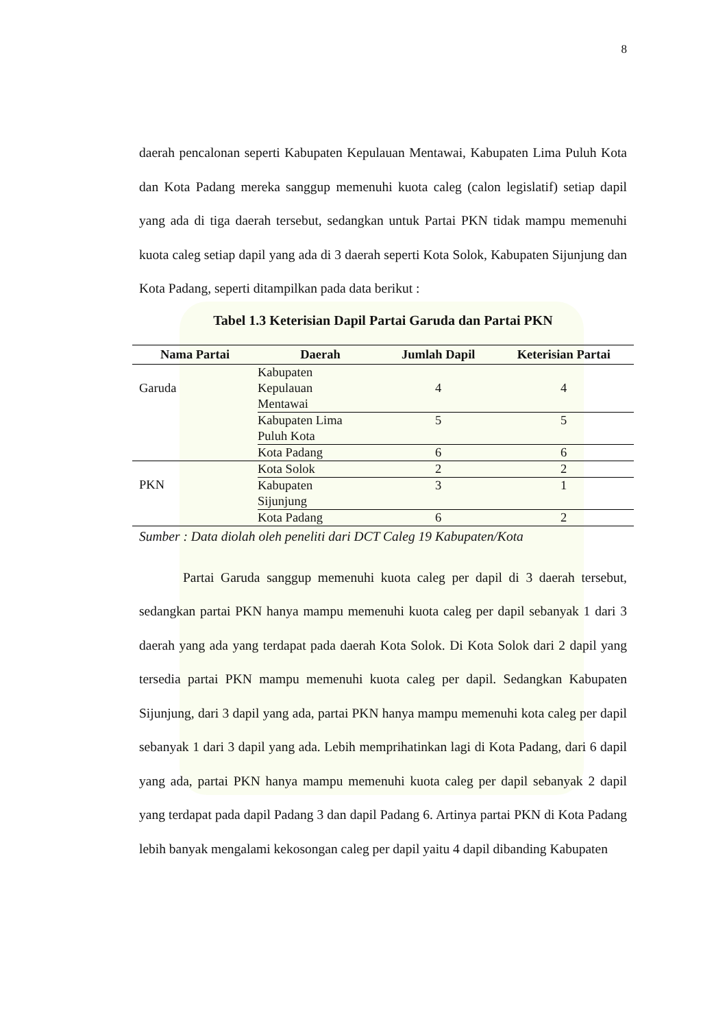8
daerah pencalonan seperti Kabupaten Kepulauan Mentawai, Kabupaten Lima Puluh Kota dan Kota Padang mereka sanggup memenuhi kuota caleg (calon legislatif) setiap dapil yang ada di tiga daerah tersebut, sedangkan untuk Partai PKN tidak mampu memenuhi kuota caleg setiap dapil yang ada di 3 daerah seperti Kota Solok, Kabupaten Sijunjung dan Kota Padang, seperti ditampilkan pada data berikut :
Tabel 1.3 Keterisian Dapil Partai Garuda dan Partai PKN
| Nama Partai | Daerah | Jumlah Dapil | Keterisian Partai |
| --- | --- | --- | --- |
| Garuda | Kabupaten Kepulauan Mentawai | 4 | 4 |
| | Kabupaten Lima Puluh Kota | 5 | 5 |
| | Kota Padang | 6 | 6 |
| PKN | Kota Solok | 2 | 2 |
| | Kabupaten Sijunjung | 3 | 1 |
| | Kota Padang | 6 | 2 |
Sumber : Data diolah oleh peneliti dari DCT Caleg 19 Kabupaten/Kota
Partai Garuda sanggup memenuhi kuota caleg per dapil di 3 daerah tersebut, sedangkan partai PKN hanya mampu memenuhi kuota caleg per dapil sebanyak 1 dari 3 daerah yang ada yang terdapat pada daerah Kota Solok. Di Kota Solok dari 2 dapil yang tersedia partai PKN mampu memenuhi kuota caleg per dapil. Sedangkan Kabupaten Sijunjung, dari 3 dapil yang ada, partai PKN hanya mampu memenuhi kota caleg per dapil sebanyak 1 dari 3 dapil yang ada. Lebih memprihatinkan lagi di Kota Padang, dari 6 dapil yang ada, partai PKN hanya mampu memenuhi kuota caleg per dapil sebanyak 2 dapil yang terdapat pada dapil Padang 3 dan dapil Padang 6. Artinya partai PKN di Kota Padang lebih banyak mengalami kekosongan caleg per dapil yaitu 4 dapil dibanding Kabupaten